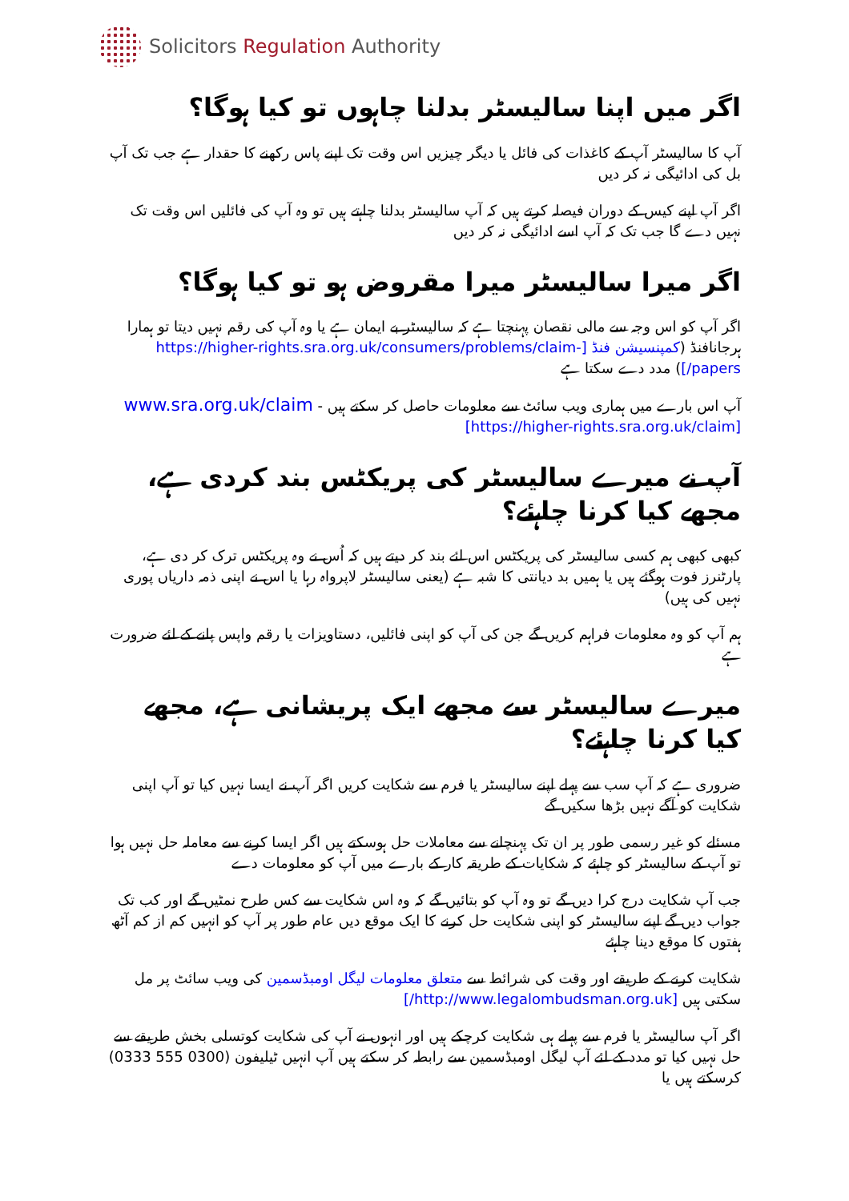Solicitors Regulation Authority
اگر میں اپنا سالیسٹر بدلنا چاہوں تو کیا ہوگا؟
آپ کا سالیسٹر آپ کے کاغذات کی فائل یا دیگر چیزیں اس وقت تک اپنے پاس رکھنے کا حقدار ہے جب تک آپ بل کی ادائیگی نہ کر دیں
اگر آپ اپنے کیس کے دوران فیصلہ کرتے ہیں کہ آپ سالیسٹر بدلنا چاہتے ہیں تو وہ آپ کی فائلیں اس وقت تک نہیں دے گا جب تک کہ آپ اسے ادائیگی نہ کر دیں
اگر میرا سالیسٹر میرا مقروض ہو تو کیا ہوگا؟
اگر آپ کو اس وجہ سے مالی نقصان پہنچتا ہے کہ سالیسٹر بے ایمان ہے یا وہ آپ کی رقم نہیں دیتا تو ہمارا ہرجانافنڈ (کمپنسیشن فنڈ [https://higher-rights.sra.org.uk/consumers/problems/claim-papers/]) مدد دے سکتا ہے
آپ اس بارے میں ہماری ویب سائٹ سے معلومات حاصل کر سکتے ہیں - www.sra.org.uk/claim [https://higher-rights.sra.org.uk/claim]
آپ نے میرے سالیسٹر کی پریکٹس بند کردی ہے، مجھے کیا کرنا چاہئے؟
کبھی کبھی ہم کسی سالیسٹر کی پریکٹس اس لئے بند کر دیتے ہیں کہ اُس نے وہ پریکٹس ترک کر دی ہے، پارٹنرز فوت ہوگئے ہیں یا ہمیں بد دیانتی کا شبہ ہے (یعنی سالیسٹر لاپرواہ رہا یا اس نے اپنی ذمہ داریاں پوری نہیں کی ہیں)
ہم آپ کو وہ معلومات فراہم کریں گے جن کی آپ کو اپنی فائلیں، دستاویزات یا رقم واپس پانے کے لئے ضرورت ہے
میرے سالیسٹر سے مجھے ایک پریشانی ہے، مجھے کیا کرنا چاہئے؟
ضروری ہے کہ آپ سب سے پہلے اپنے سالیسٹر یا فرم سے شکایت کریں اگر آپ نے ایسا نہیں کیا تو آپ اپنی شکایت کو آگے نہیں بڑھا سکیں گے
مسئلے کو غیر رسمی طور پر ان تک پہنچانے سے معاملات حل ہوسکتے ہیں اگر ایسا کرنے سے معاملہ حل نہیں ہوا تو آپ کے سالیسٹر کو چاہئے کہ شکایات کے طریقہ کار کے بارے میں آپ کو معلومات دے
جب آپ شکایت درج کرا دیں گے تو وہ آپ کو بتائیں گے کہ وہ اس شکایت سے کس طرح نمٹیں گے اور کب تک جواب دیں گے اپنے سالیسٹر کو اپنی شکایت حل کرنے کا ایک موقع دیں عام طور پر آپ کو انہیں کم از کم آٹھ ہفتوں کا موقع دینا چاہئے
شکایت کرنے کے طریقے اور وقت کی شرائط سے متعلق معلومات لیگل اومبڈسمین کی ویب سائٹ پر مل سکتی ہیں [http://www.legalombudsman.org.uk/]
اگر آپ سالیسٹر یا فرم سے پہلے ہی شکایت کرچکے ہیں اور انہوں نے آپ کی شکایت کوتسلی بخش طریقے سے حل نہیں کیا تو مدد کے لئے آپ لیگل اومبڈسمین سے رابطہ کر سکتے ہیں آپ انہیں ٹیلیفون (0300 555 0333) کرسکتے ہیں یا